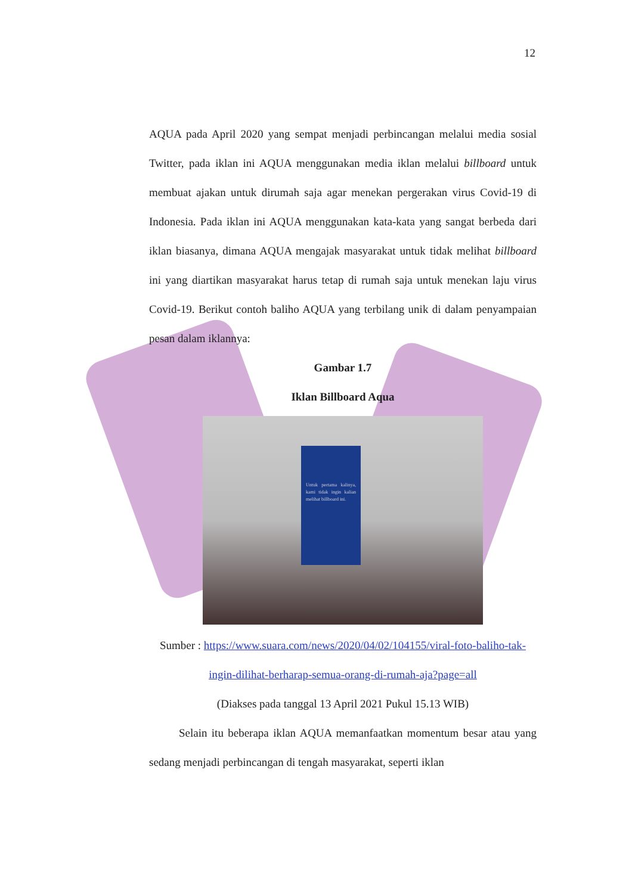12
AQUA pada April 2020 yang sempat menjadi perbincangan melalui media sosial Twitter, pada iklan ini AQUA menggunakan media iklan melalui billboard untuk membuat ajakan untuk dirumah saja agar menekan pergerakan virus Covid-19 di Indonesia. Pada iklan ini AQUA menggunakan kata-kata yang sangat berbeda dari iklan biasanya, dimana AQUA mengajak masyarakat untuk tidak melihat billboard ini yang diartikan masyarakat harus tetap di rumah saja untuk menekan laju virus Covid-19. Berikut contoh baliho AQUA yang terbilang unik di dalam penyampaian pesan dalam iklannya:
Gambar 1.7
Iklan Billboard Aqua
Untuk pertama kalinya, kami tidak ingin kalian melihat billboard ini.
Sumber : https://www.suara.com/news/2020/04/02/104155/viral-foto-baliho-tak-ingin-dilihat-berharap-semua-orang-di-rumah-aja?page=all
(Diakses pada tanggal 13 April 2021 Pukul 15.13 WIB)
Selain itu beberapa iklan AQUA memanfaatkan momentum besar atau yang sedang menjadi perbincangan di tengah masyarakat, seperti iklan